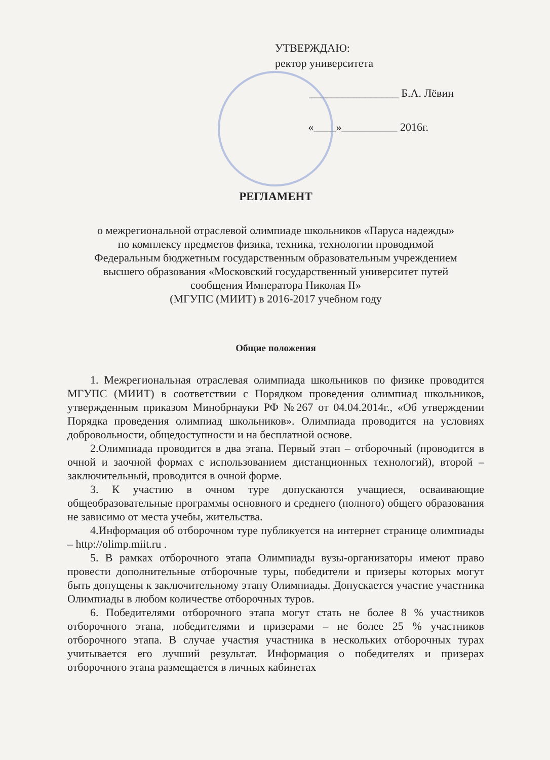УТВЕРЖДАЮ:
ректор университета
________________ Б.А. Лёвин
«____»__________ 2016г.
РЕГЛАМЕНТ
о межрегиональной отраслевой олимпиаде школьников «Паруса надежды»
по комплексу предметов физика, техника, технологии проводимой
Федеральным бюджетным государственным образовательным учреждением
высшего образования «Московский государственный университет путей
сообщения Императора Николая II»
(МГУПС (МИИТ) в 2016-2017 учебном году
Общие положения
1. Межрегиональная отраслевая олимпиада школьников по физике проводится МГУПС (МИИТ) в соответствии с Порядком проведения олимпиад школьников, утвержденным приказом Минобрнауки РФ №267 от 04.04.2014г., «Об утверждении Порядка проведения олимпиад школьников». Олимпиада проводится на условиях добровольности, общедоступности и на бесплатной основе.
2.Олимпиада проводится в два этапа. Первый этап – отборочный (проводится в очной и заочной формах с использованием дистанционных технологий), второй – заключительный, проводится в очной форме.
3. К участию в очном туре допускаются учащиеся, осваивающие общеобразовательные программы основного и среднего (полного) общего образования не зависимо от места учебы, жительства.
4.Информация об отборочном туре публикуется на интернет странице олимпиады – http://olimp.miit.ru .
5. В рамках отборочного этапа Олимпиады вузы-организаторы имеют право провести дополнительные отборочные туры, победители и призеры которых могут быть допущены к заключительному этапу Олимпиады. Допускается участие участника Олимпиады в любом количестве отборочных туров.
6. Победителями отборочного этапа могут стать не более 8 % участников отборочного этапа, победителями и призерами – не более 25 % участников отборочного этапа. В случае участия участника в нескольких отборочных турах учитывается его лучший результат. Информация о победителях и призерах отборочного этапа размещается в личных кабинетах